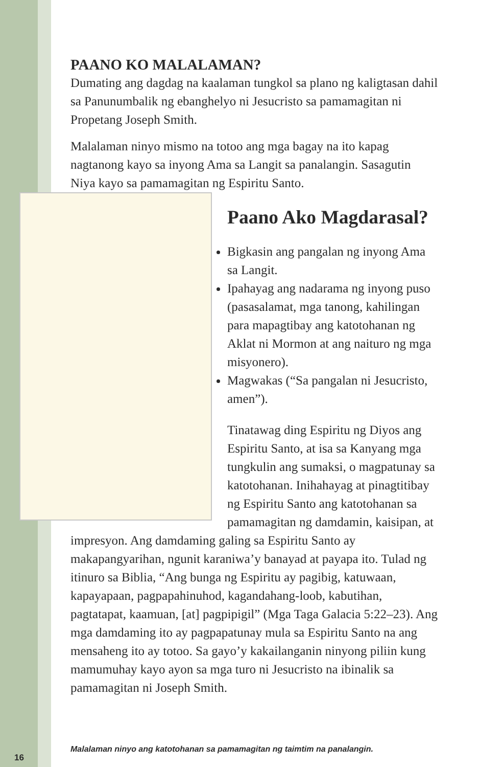PAANO KO MALALAMAN?
Dumating ang dagdag na kaalaman tungkol sa plano ng kaligtasan dahil sa Panunumbalik ng ebanghelyo ni Jesucristo sa pamamagitan ni Propetang Joseph Smith.
Malalaman ninyo mismo na totoo ang mga bagay na ito kapag nagtanong kayo sa inyong Ama sa Langit sa panalangin. Sasagutin Niya kayo sa pamamagitan ng Espiritu Santo.
Paano Ako Magdarasal?
Bigkasin ang pangalan ng inyong Ama sa Langit.
Ipahayag ang nadarama ng inyong puso (pasasalamat, mga tanong, kahilingan para mapagtibay ang katotohanan ng Aklat ni Mormon at ang naituro ng mga misyonero).
Magwakas (“Sa pangalan ni Jesucristo, amen”).
Tinatawag ding Espiritu ng Diyos ang Espiritu Santo, at isa sa Kanyang mga tungkulin ang sumaksi, o magpatunay sa katotohanan. Inihahayag at pinagtitibay ng Espiritu Santo ang katotohanan sa pamamagitan ng damdamin, kaisipan, at impresyon. Ang damdaming galing sa Espiritu Santo ay makapangyarihan, ngunit karaniwa’y banayad at payapa ito. Tulad ng itinuro sa Biblia, “Ang bunga ng Espiritu ay pagibig, katuwaan, kapayapaan, pagpapahinuhod, kagandahang-loob, kabutihan, pagtatapat, kaamuan, [at] pagpipigil” (Mga Taga Galacia 5:22–23). Ang mga damdaming ito ay pagpapatunay mula sa Espiritu Santo na ang mensaheng ito ay totoo. Sa gayo’y kakailanganin ninyong piliin kung mamumuhay kayo ayon sa mga turo ni Jesucristo na ibinalik sa pamamagitan ni Joseph Smith.
Malalaman ninyo ang katotohanan sa pamamagitan ng taimtim na panalangin.
16